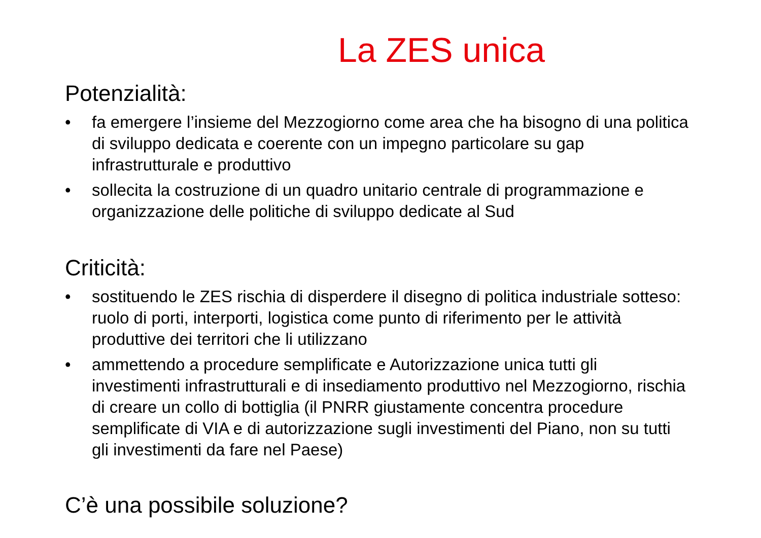La ZES unica
Potenzialità:
• fa emergere l’insieme del Mezzogiorno come area che ha bisogno di una politica di sviluppo dedicata e coerente con un impegno particolare su gap infrastrutturale e produttivo
• sollecita la costruzione di un quadro unitario centrale di programmazione e organizzazione delle politiche di sviluppo dedicate al Sud
Criticità:
• sostituendo le ZES rischia di disperdere il disegno di politica industriale sotteso: ruolo di porti, interporti, logistica come punto di riferimento per le attività produttive dei territori che li utilizzano
• ammettendo a procedure semplificate e Autorizzazione unica tutti gli investimenti infrastrutturali e di insediamento produttivo nel Mezzogiorno, rischia di creare un collo di bottiglia (il PNRR giustamente concentra procedure semplificate di VIA e di autorizzazione sugli investimenti del Piano, non su tutti gli investimenti da fare nel Paese)
C’è una possibile soluzione?